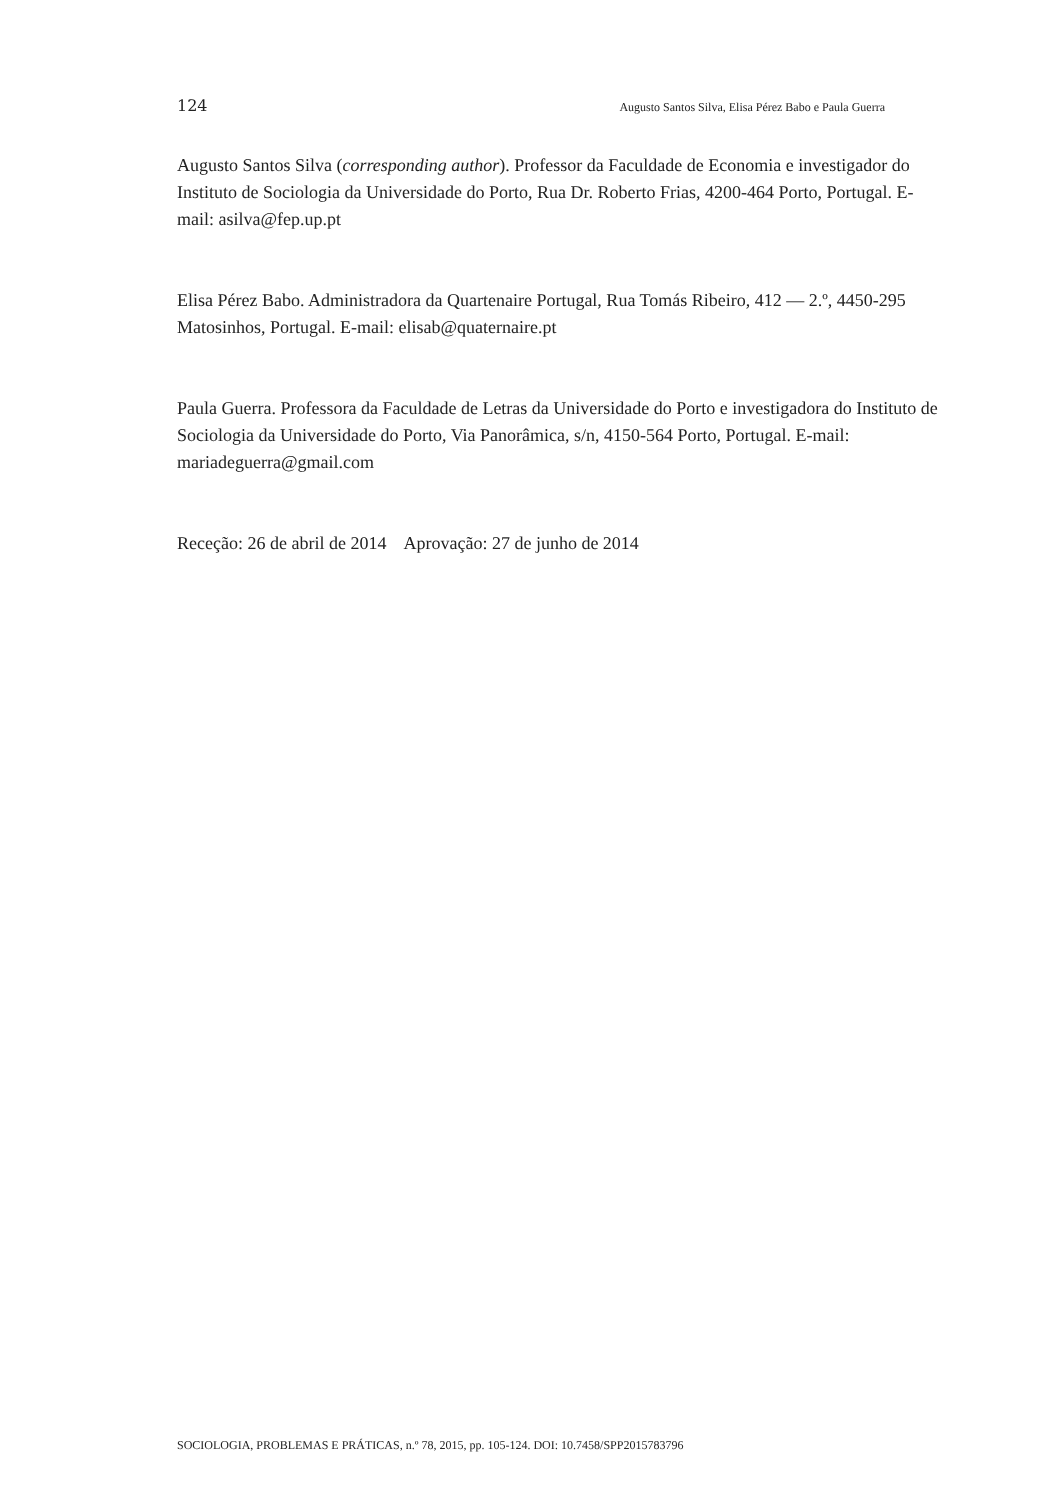124 Augusto Santos Silva, Elisa Pérez Babo e Paula Guerra
Augusto Santos Silva (corresponding author). Professor da Faculdade de Economia e investigador do Instituto de Sociologia da Universidade do Porto, Rua Dr. Roberto Frias, 4200-464 Porto, Portugal. E-mail: asilva@fep.up.pt
Elisa Pérez Babo. Administradora da Quartenaire Portugal, Rua Tomás Ribeiro, 412 — 2.º, 4450-295 Matosinhos, Portugal. E-mail: elisab@quaternaire.pt
Paula Guerra. Professora da Faculdade de Letras da Universidade do Porto e investigadora do Instituto de Sociologia da Universidade do Porto, Via Panorâmica, s/n, 4150-564 Porto, Portugal. E-mail: mariadeguerra@gmail.com
Receção: 26 de abril de 2014 Aprovação: 27 de junho de 2014
SOCIOLOGIA, PROBLEMAS E PRÁTICAS, n.º 78, 2015, pp. 105-124. DOI: 10.7458/SPP2015783796